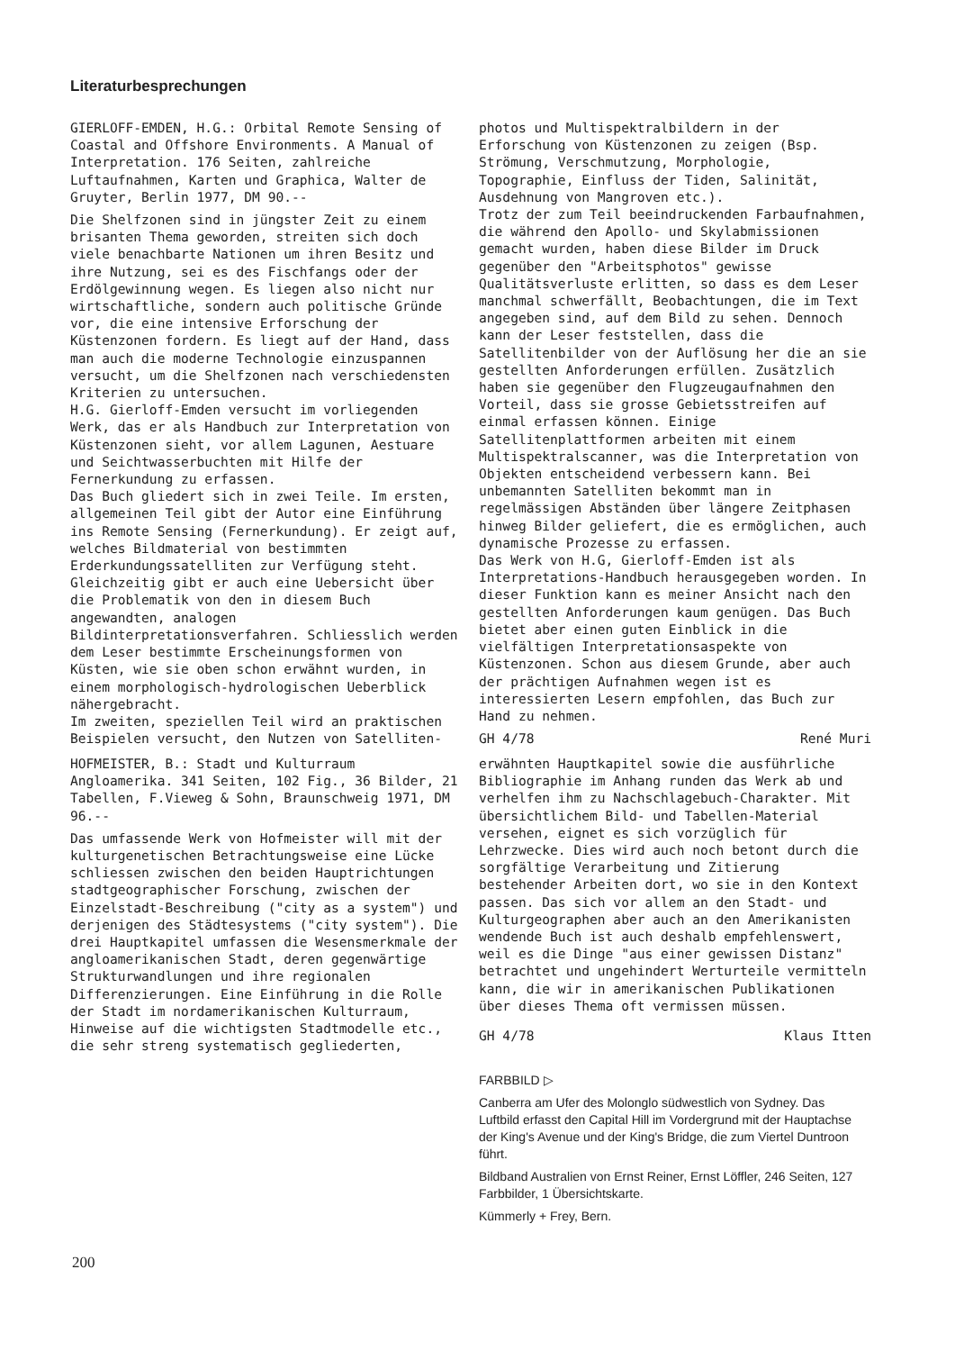Literaturbesprechungen
GIERLOFF-EMDEN, H.G.: Orbital Remote Sensing of Coastal and Offshore Environments. A Manual of Interpretation. 176 Seiten, zahlreiche Luftaufnahmen, Karten und Graphica, Walter de Gruyter, Berlin 1977, DM 90.--
Die Shelfzonen sind in jüngster Zeit zu einem brisanten Thema geworden, streiten sich doch viele benachbarte Nationen um ihren Besitz und ihre Nutzung, sei es des Fischfangs oder der Erdölgewinnung wegen. Es liegen also nicht nur wirtschaftliche, sondern auch politische Gründe vor, die eine intensive Erforschung der Küstenzonen fordern. Es liegt auf der Hand, dass man auch die moderne Technologie einzuspannen versucht, um die Shelfzonen nach verschiedensten Kriterien zu untersuchen.
H.G. Gierloff-Emden versucht im vorliegenden Werk, das er als Handbuch zur Interpretation von Küstenzonen sieht, vor allem Lagunen, Aestuare und Seichtwasserbuchten mit Hilfe der Fernerkundung zu erfassen.
Das Buch gliedert sich in zwei Teile. Im ersten, allgemeinen Teil gibt der Autor eine Einführung ins Remote Sensing (Fernerkundung). Er zeigt auf, welches Bildmaterial von bestimmten Erderkundungssatelliten zur Verfügung steht. Gleichzeitig gibt er auch eine Uebersicht über die Problematik von den in diesem Buch angewandten, analogen Bildinterpretationsverfahren. Schliesslich werden dem Leser bestimmte Erscheinungsformen von Küsten, wie sie oben schon erwähnt wurden, in einem morphologisch-hydrologischen Ueberblick nähergebracht.
Im zweiten, speziellen Teil wird an praktischen Beispielen versucht, den Nutzen von Satelliten-
photos und Multispektralbildern in der Erforschung von Küstenzonen zu zeigen (Bsp. Strömung, Verschmutzung, Morphologie, Topographie, Einfluss der Tiden, Salinität, Ausdehnung von Mangroven etc.).
Trotz der zum Teil beeindruckenden Farbaufnahmen, die während den Apollo- und Skylabmissionen gemacht wurden, haben diese Bilder im Druck gegenüber den "Arbeitsphotos" gewisse Qualitätsverluste erlitten, so dass es dem Leser manchmal schwerfällt, Beobachtungen, die im Text angegeben sind, auf dem Bild zu sehen. Dennoch kann der Leser feststellen, dass die Satellitenbilder von der Auflösung her die an sie gestellten Anforderungen erfüllen. Zusätzlich haben sie gegenüber den Flugzeugaufnahmen den Vorteil, dass sie grosse Gebietsstreifen auf einmal erfassen können. Einige Satellitenplattformen arbeiten mit einem Multispektralscanner, was die Interpretation von Objekten entscheidend verbessern kann. Bei unbemannten Satelliten bekommt man in regelmässigen Abständen über längere Zeitphasen hinweg Bilder geliefert, die es ermöglichen, auch dynamische Prozesse zu erfassen.
Das Werk von H.G, Gierloff-Emden ist als Interpretations-Handbuch herausgegeben worden. In dieser Funktion kann es meiner Ansicht nach den gestellten Anforderungen kaum genügen. Das Buch bietet aber einen guten Einblick in die vielfältigen Interpretationsaspekte von Küstenzonen. Schon aus diesem Grunde, aber auch der prächtigen Aufnahmen wegen ist es interessierten Lesern empfohlen, das Buch zur Hand zu nehmen.
GH 4/78 René Muri
HOFMEISTER, B.: Stadt und Kulturraum Angloamerika. 341 Seiten, 102 Fig., 36 Bilder, 21 Tabellen, F.Vieweg & Sohn, Braunschweig 1971, DM 96.--
Das umfassende Werk von Hofmeister will mit der kulturgenetischen Betrachtungsweise eine Lücke schliessen zwischen den beiden Hauptrichtungen stadtgeographischer Forschung, zwischen der Einzelstadt-Beschreibung ("city as a system") und derjenigen des Städtesystems ("city system"). Die drei Hauptkapitel umfassen die Wesensmerkmale der angloamerikanischen Stadt, deren gegenwärtige Strukturwandlungen und ihre regionalen Differenzierungen. Eine Einführung in die Rolle der Stadt im nordamerikanischen Kulturraum, Hinweise auf die wichtigsten Stadtmodelle etc., die sehr streng systematisch gegliederten,
erwähnten Hauptkapitel sowie die ausführliche Bibliographie im Anhang runden das Werk ab und verhelfen ihm zu Nachschlagebuch-Charakter. Mit übersichtlichem Bild- und Tabellen-Material versehen, eignet es sich vorzüglich für Lehrzwecke. Dies wird auch noch betont durch die sorgfältige Verarbeitung und Zitierung bestehender Arbeiten dort, wo sie in den Kontext passen. Das sich vor allem an den Stadt- und Kulturgeographen aber auch an den Amerikanisten wendende Buch ist auch deshalb empfehlenswert, weil es die Dinge "aus einer gewissen Distanz" betrachtet und ungehindert Werturteile vermitteln kann, die wir in amerikanischen Publikationen über dieses Thema oft vermissen müssen.
GH 4/78 Klaus Itten
FARBBILD ▷
Canberra am Ufer des Molonglo südwestlich von Sydney. Das Luftbild erfasst den Capital Hill im Vordergrund mit der Hauptachse der King's Avenue und der King's Bridge, die zum Viertel Duntroon führt.
Bildband Australien von Ernst Reiner, Ernst Löffler, 246 Seiten, 127 Farbbilder, 1 Übersichtskarte.
Kümmerly + Frey, Bern.
200